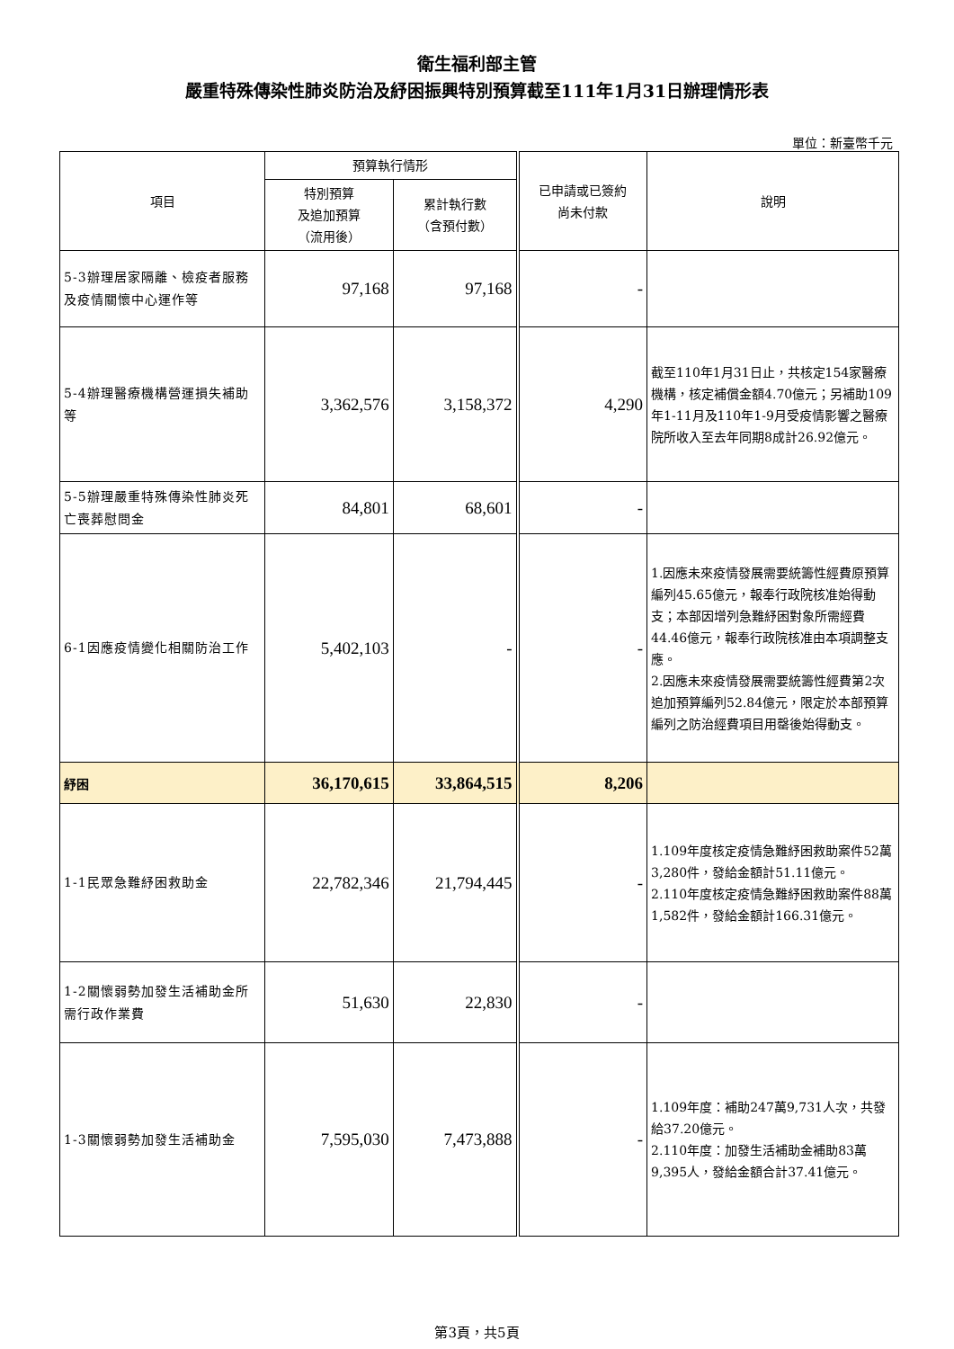衛生福利部主管
嚴重特殊傳染性肺炎防治及紓困振興特別預算截至111年1月31日辦理情形表
單位：新臺幣千元
| 項目 | 預算執行情形 | | 已申請或已簽約 尚未付款 | 說明 |
| --- | --- | --- | --- | --- |
| | 特別預算 及追加預算 （流用後） | 累計執行數 （含預付數） | | |
| 5-3辦理居家隔離、檢疫者服務及疫情關懷中心運作等 | 97,168 | 97,168 | - | |
| 5-4辦理醫療機構營運損失補助等 | 3,362,576 | 3,158,372 | 4,290 | 截至110年1月31日止，共核定154家醫療機構，核定補償金額4.70億元；另補助109年1-11月及110年1-9月受疫情影響之醫療院所收入至去年同期8成計26.92億元。 |
| 5-5辦理嚴重特殊傳染性肺炎死亡喪葬慰問金 | 84,801 | 68,601 | - | |
| 6-1因應疫情變化相關防治工作 | 5,402,103 | - | - | 1.因應未來疫情發展需要統籌性經費原預算編列45.65億元，報奉行政院核准始得動支；本部因增列急難紓困對象所需經費44.46億元，報奉行政院核准由本項調整支應。 2.因應未來疫情發展需要統籌性經費第2次追加預算編列52.84億元，限定於本部預算編列之防治經費項目用罄後始得動支。 |
| 紓困 | 36,170,615 | 33,864,515 | 8,206 | |
| 1-1民眾急難紓困救助金 | 22,782,346 | 21,794,445 | - | 1.109年度核定疫情急難紓困救助案件52萬3,280件，發給金額計51.11億元。 2.110年度核定疫情急難紓困救助案件88萬1,582件，發給金額計166.31億元。 |
| 1-2關懷弱勢加發生活補助金所需行政作業費 | 51,630 | 22,830 | - | |
| 1-3關懷弱勢加發生活補助金 | 7,595,030 | 7,473,888 | - | 1.109年度：補助247萬9,731人次，共發給37.20億元。 2.110年度：加發生活補助金補助83萬9,395人，發給金額合計37.41億元。 |
第3頁，共5頁